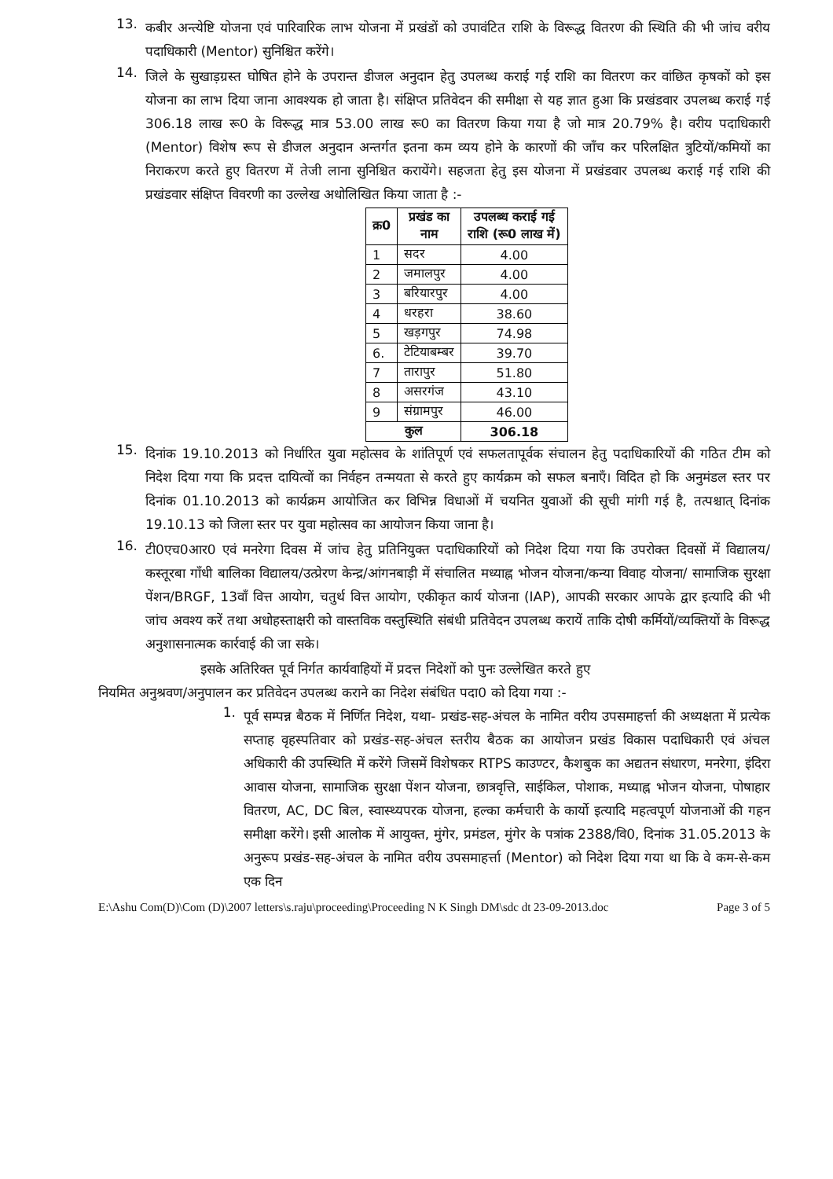13.
कबीर अन्त्येष्टि योजना एवं पारिवारिक लाभ योजना में प्रखंडों को उपावंटित राशि के विरूद्ध वितरण की स्थिति की भी जांच वरीय पदाधिकारी (Mentor) सुनिश्चित करेंगे।
14.
जिले के सुखाड़ग्रस्त घोषित होने के उपरान्त डीजल अनुदान हेतु उपलब्ध कराई गई राशि का वितरण कर वांछित कृषकों को इस योजना का लाभ दिया जाना आवश्यक हो जाता है। संक्षिप्त प्रतिवेदन की समीक्षा से यह ज्ञात हुआ कि प्रखंडवार उपलब्ध कराई गई 306.18 लाख रू0 के विरूद्ध मात्र 53.00 लाख रू0 का वितरण किया गया है जो मात्र 20.79% है। वरीय पदाधिकारी (Mentor) विशेष रूप से डीजल अनुदान अन्तर्गत इतना कम व्यय होने के कारणों की जाँच कर परिलक्षित त्रुटियों/कमियों का निराकरण करते हुए वितरण में तेजी लाना सुनिश्चित करायेंगे। सहजता हेतु इस योजना में प्रखंडवार उपलब्ध कराई गई राशि की प्रखंडवार संक्षिप्त विवरणी का उल्लेख अधोलिखित किया जाता है :-
| क्र0 | प्रखंड का नाम | उपलब्ध कराई गई राशि (रू0 लाख में) |
| --- | --- | --- |
| 1 | सदर | 4.00 |
| 2 | जमालपुर | 4.00 |
| 3 | बरियारपुर | 4.00 |
| 4 | धरहरा | 38.60 |
| 5 | खड़गपुर | 74.98 |
| 6. | टेटियाबम्बर | 39.70 |
| 7 | तारापुर | 51.80 |
| 8 | असरगंज | 43.10 |
| 9 | संग्रामपुर | 46.00 |
| कुल | | 306.18 |
15.
दिनांक 19.10.2013 को निर्धारित युवा महोत्सव के शांतिपूर्ण एवं सफलतापूर्वक संचालन हेतु पदाधिकारियों की गठित टीम को निदेश दिया गया कि प्रदत्त दायित्वों का निर्वहन तन्मयता से करते हुए कार्यक्रम को सफल बनाएँ। विदित हो कि अनुमंडल स्तर पर दिनांक 01.10.2013 को कार्यक्रम आयोजित कर विभिन्न विधाओं में चयनित युवाओं की सूची मांगी गई है, तत्पश्चात् दिनांक 19.10.13 को जिला स्तर पर युवा महोत्सव का आयोजन किया जाना है।
16.
टी0एच0आर0 एवं मनरेगा दिवस में जांच हेतु प्रतिनियुक्त पदाधिकारियों को निदेश दिया गया कि उपरोक्त दिवसों में विद्यालय/कस्तूरबा गाँधी बालिका विद्यालय/उत्प्रेरण केन्द्र/आंगनबाड़ी में संचालित मध्याह्न भोजन योजना/कन्या विवाह योजना/ सामाजिक सुरक्षा पेंशन/BRGF, 13वाँ वित्त आयोग, चतुर्थ वित्त आयोग, एकीकृत कार्य योजना (IAP), आपकी सरकार आपके द्वार इत्यादि की भी जांच अवश्य करें तथा अधोहस्ताक्षरी को वास्तविक वस्तुस्थिति संबंधी प्रतिवेदन उपलब्ध करायें ताकि दोषी कर्मियों/व्यक्तियों के विरूद्ध अनुशासनात्मक कार्रवाई की जा सके।
इसके अतिरिक्त पूर्व निर्गत कार्यवाहियों में प्रदत्त निदेशों को पुनः उल्लेखित करते हुए
नियमित अनुश्रवण/अनुपालन कर प्रतिवेदन उपलब्ध कराने का निदेश संबंधित पदा0 को दिया गया :-
1.
पूर्व सम्पन्न बैठक में निर्णित निदेश, यथा- प्रखंड-सह-अंचल के नामित वरीय उपसमाहर्त्ता की अध्यक्षता में प्रत्येक सप्ताह वृहस्पतिवार को प्रखंड-सह-अंचल स्तरीय बैठक का आयोजन प्रखंड विकास पदाधिकारी एवं अंचल अधिकारी की उपस्थिति में करेंगे जिसमें विशेषकर RTPS काउण्टर, कैशबुक का अद्यतन संधारण, मनरेगा, इंदिरा आवास योजना, सामाजिक सुरक्षा पेंशन योजना, छात्रवृत्ति, साईकिल, पोशाक, मध्याह्न भोजन योजना, पोषाहार वितरण, AC, DC बिल, स्वास्थ्यपरक योजना, हल्का कर्मचारी के कार्यो इत्यादि महत्वपूर्ण योजनाओं की गहन समीक्षा करेंगे। इसी आलोक में आयुक्त, मुंगेर, प्रमंडल, मुंगेर के पत्रांक 2388/वि0, दिनांक 31.05.2013 के अनुरूप प्रखंड-सह-अंचल के नामित वरीय उपसमाहर्त्ता (Mentor) को निदेश दिया गया था कि वे कम-से-कम एक दिन
E:\Ashu Com(D)\Com (D)\2007 letters\s.raju\proceeding\Proceeding N K Singh DM\sdc dt 23-09-2013.doc Page 3 of 5